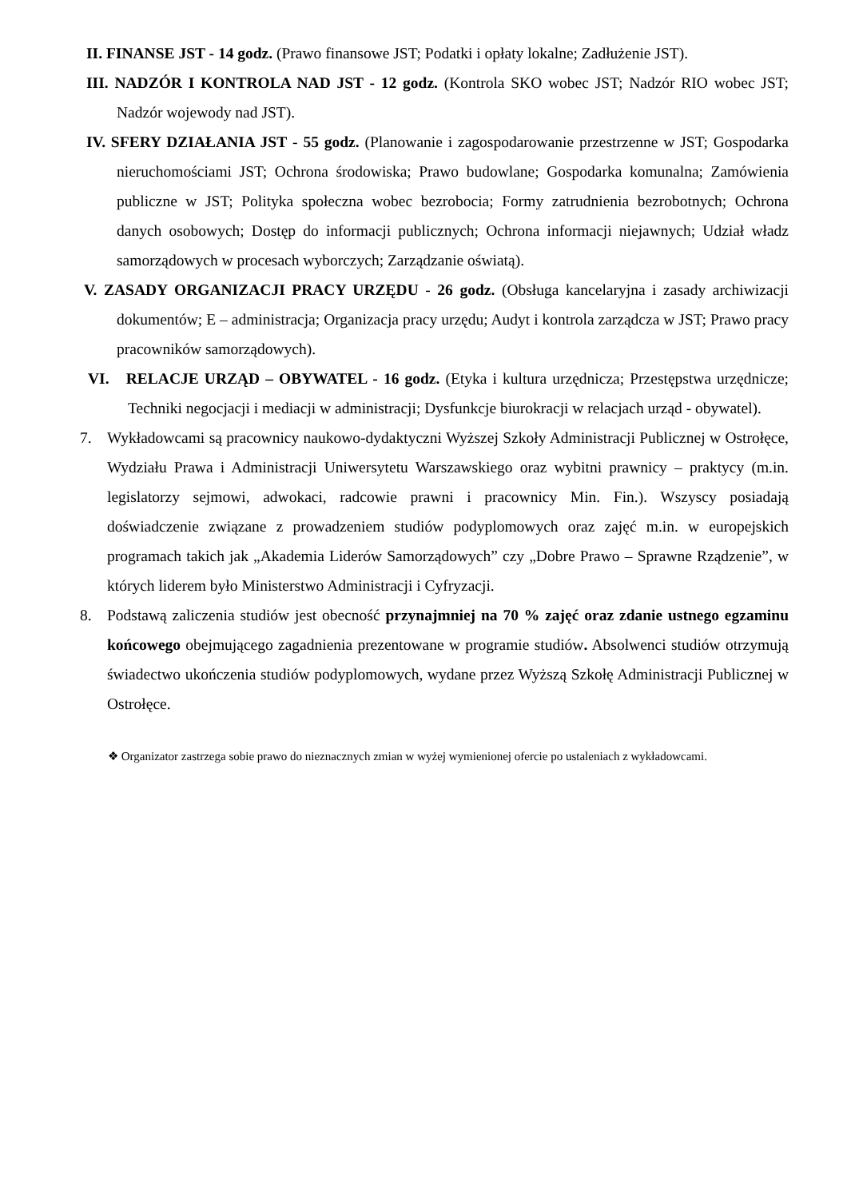II. FINANSE JST - 14 godz. (Prawo finansowe JST; Podatki i opłaty lokalne; Zadłużenie JST).
III. NADZÓR I KONTROLA NAD JST - 12 godz. (Kontrola SKO wobec JST; Nadzór RIO wobec JST; Nadzór wojewody nad JST).
IV. SFERY DZIAŁANIA JST - 55 godz. (Planowanie i zagospodarowanie przestrzenne w JST; Gospodarka nieruchomościami JST; Ochrona środowiska; Prawo budowlane; Gospodarka komunalna; Zamówienia publiczne w JST; Polityka społeczna wobec bezrobocia; Formy zatrudnienia bezrobotnych; Ochrona danych osobowych; Dostęp do informacji publicznych; Ochrona informacji niejawnych; Udział władz samorządowych w procesach wyborczych; Zarządzanie oświatą).
V. ZASADY ORGANIZACJI PRACY URZĘDU - 26 godz. (Obsługa kancelaryjna i zasady archiwizacji dokumentów; E – administracja; Organizacja pracy urzędu; Audyt i kontrola zarządcza w JST; Prawo pracy pracowników samorządowych).
VI. RELACJE URZĄD – OBYWATEL - 16 godz. (Etyka i kultura urzędnicza; Przestępstwa urzędnicze; Techniki negocjacji i mediacji w administracji; Dysfunkcje biurokracji w relacjach urząd - obywatel).
7. Wykładowcami są pracownicy naukowo-dydaktyczni Wyższej Szkoły Administracji Publicznej w Ostrołęce, Wydziału Prawa i Administracji Uniwersytetu Warszawskiego oraz wybitni prawnicy – praktycy (m.in. legislatorzy sejmowi, adwokaci, radcowie prawni i pracownicy Min. Fin.). Wszyscy posiadają doświadczenie związane z prowadzeniem studiów podyplomowych oraz zajęć m.in. w europejskich programach takich jak „Akademia Liderów Samorządowych” czy „Dobre Prawo – Sprawne Rządzenie”, w których liderem było Ministerstwo Administracji i Cyfryzacji.
8. Podstawą zaliczenia studiów jest obecność przynajmniej na 70 % zajęć oraz zdanie ustnego egzaminu końcowego obejmującego zagadnienia prezentowane w programie studiów. Absolwenci studiów otrzymują świadectwo ukończenia studiów podyplomowych, wydane przez Wyższą Szkołę Administracji Publicznej w Ostrołęce.
❖ Organizator zastrzega sobie prawo do nieznacznych zmian w wyżej wymienionej ofercie po ustaleniach z wykładowcami.